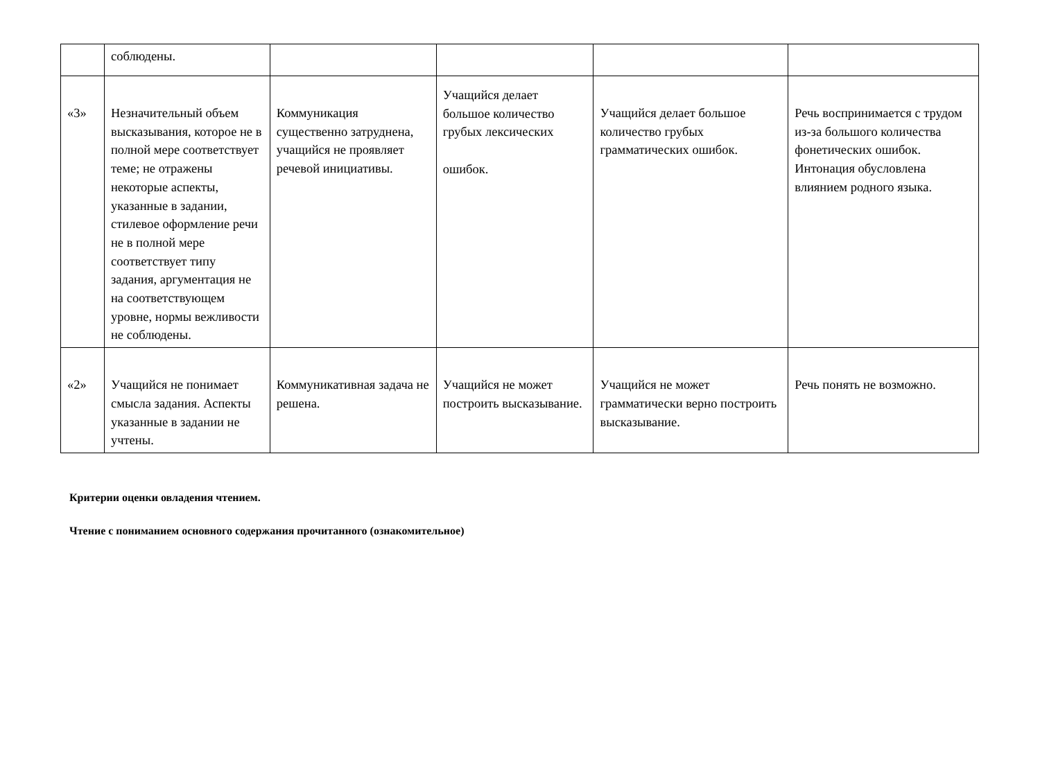| | соблюдены. | | | | |
| «3» | Незначительный объем высказывания, которое не в полной мере соответствует теме; не отражены некоторые аспекты, указанные в задании, стилевое оформление речи не в полной мере соответствует типу задания, аргументация не на соответствующем уровне, нормы вежливости не соблюдены. | Коммуникация существенно затруднена, учащийся не проявляет речевой инициативы. | Учащийся делает большое количество грубых лексических ошибок. | Учащийся делает большое количество грубых грамматических ошибок. | Речь воспринимается с трудом из-за большого количества фонетических ошибок. Интонация обусловлена влиянием родного языка. |
| «2» | Учащийся не понимает смысла задания. Аспекты указанные в задании не учтены. | Коммуникативная задача не решена. | Учащийся не может построить высказывание. | Учащийся не может грамматически верно построить высказывание. | Речь понять не возможно. |
Критерии оценки овладения чтением.
Чтение с пониманием основного содержания прочитанного (ознакомительное)